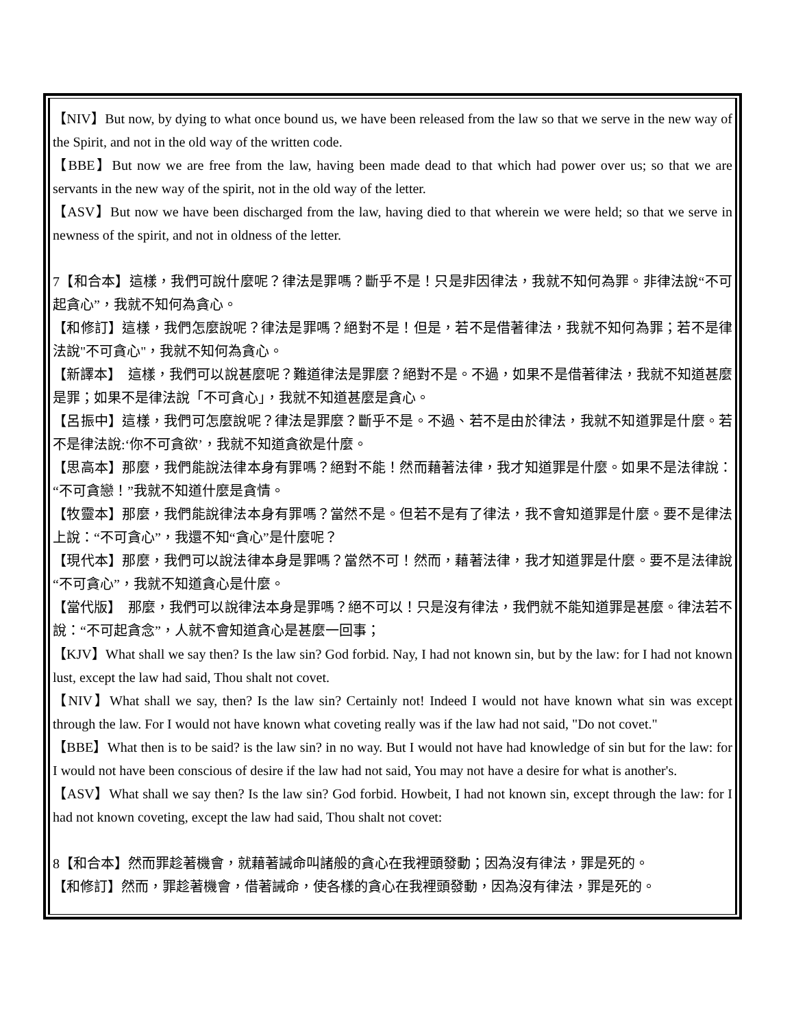【NIV】But now, by dying to what once bound us, we have been released from the law so that we serve in the new way of the Spirit, and not in the old way of the written code.
【BBE】But now we are free from the law, having been made dead to that which had power over us; so that we are servants in the new way of the spirit, not in the old way of the letter.
【ASV】But now we have been discharged from the law, having died to that wherein we were held; so that we serve in newness of the spirit, and not in oldness of the letter.
7【和合本】這樣，我們可說什麼呢？律法是罪嗎？斷乎不是！只是非因律法，我就不知何為罪。非律法說“不可起貪心”，我就不知何為貪心。
【和修訂】這樣，我們怎麼說呢？律法是罪嗎？絕對不是！但是，若不是借著律法，我就不知何為罪；若不是律法說"不可貪心"，我就不知何為貪心。
【新譯本】　這樣，我們可以說甚麼呢？難道律法是罪麼？絕對不是。不過，如果不是借著律法，我就不知道甚麼是罪；如果不是律法說「不可貪心」，我就不知道甚麼是貪心。
【呂振中】這樣，我們可怎麼說呢？律法是罪麼？斷乎不是。不過、若不是由於律法，我就不知道罪是什麼。若不是律法說:‘你不可貪欲’，我就不知道貪欲是什麼。
【思高本】那麼，我們能說法律本身有罪嗎？絕對不能！然而藉著法律，我才知道罪是什麼。如果不是法律說：“不可貪戀！”我就不知道什麼是貪情。
【牧靈本】那麼，我們能說律法本身有罪嗎？當然不是。但若不是有了律法，我不會知道罪是什麼。要不是律法上說：“不可貪心”，我還不知“貪心”是什麼呢？
【現代本】那麼，我們可以說法律本身是罪嗎？當然不可！然而，藉著法律，我才知道罪是什麼。要不是法律說“不可貪心”，我就不知道貪心是什麼。
【當代版】　那麼，我們可以說律法本身是罪嗎？絕不可以！只是沒有律法，我們就不能知道罪是甚麼。律法若不說：“不可起貪念”，人就不會知道貪心是甚麼一回事；
【KJV】What shall we say then? Is the law sin? God forbid. Nay, I had not known sin, but by the law: for I had not known lust, except the law had said, Thou shalt not covet.
【NIV】What shall we say, then? Is the law sin? Certainly not! Indeed I would not have known what sin was except through the law. For I would not have known what coveting really was if the law had not said, "Do not covet."
【BBE】What then is to be said? is the law sin? in no way. But I would not have had knowledge of sin but for the law: for I would not have been conscious of desire if the law had not said, You may not have a desire for what is another's.
【ASV】What shall we say then? Is the law sin? God forbid. Howbeit, I had not known sin, except through the law: for I had not known coveting, except the law had said, Thou shalt not covet:
8【和合本】然而罪趁著機會，就藉著誡命叫諸般的貪心在我裡頭發動；因為沒有律法，罪是死的。
【和修訂】然而，罪趁著機會，借著誡命，使各樣的貪心在我裡頭發動，因為沒有律法，罪是死的。